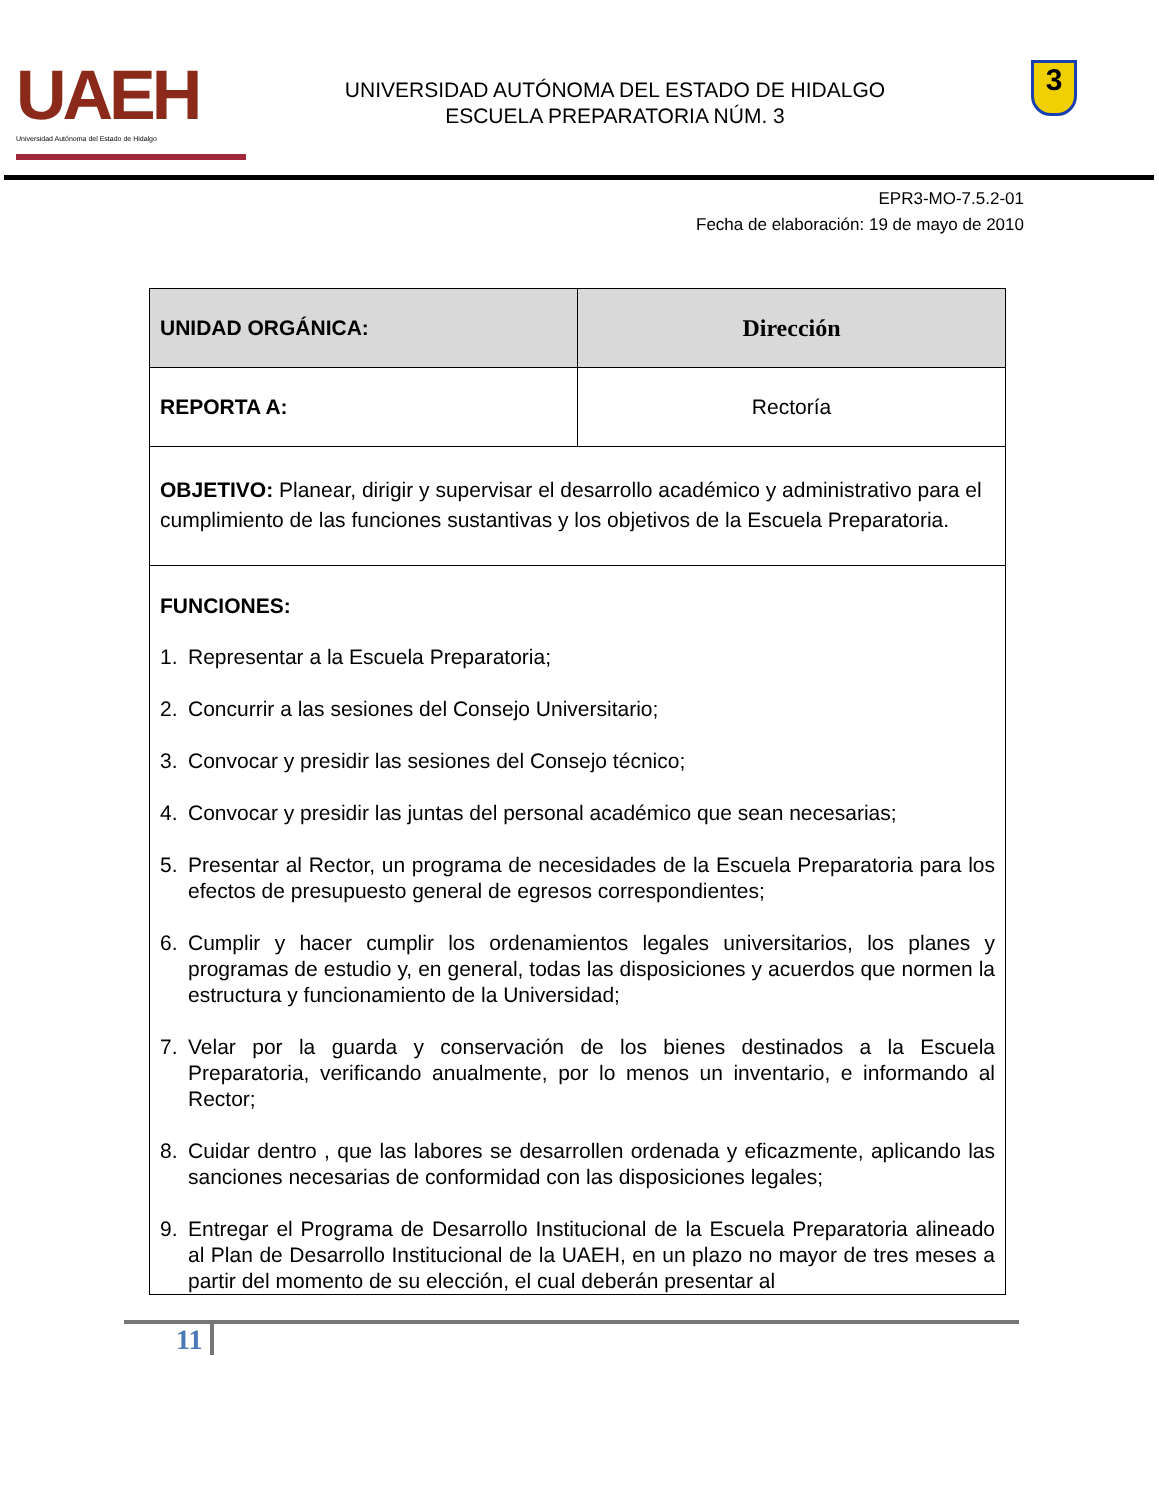UAEH
Universidad Autónoma del Estado de Hidalgo
UNIVERSIDAD AUTÓNOMA DEL ESTADO DE HIDALGO
ESCUELA PREPARATORIA NÚM. 3
3
EPR3-MO-7.5.2-01
Fecha de elaboración: 19 de mayo de 2010
| UNIDAD ORGÁNICA: | Dirección |
| REPORTA A: | Rectoría |
| OBJETIVO: Planear, dirigir y supervisar el desarrollo académico y administrativo para el cumplimiento de las funciones sustantivas y los objetivos de la Escuela Preparatoria. | |
| FUNCIONES: 1. Representar a la Escuela Preparatoria; 2. Concurrir a las sesiones del Consejo Universitario; 3. Convocar y presidir las sesiones del Consejo técnico; 4. Convocar y presidir las juntas del personal académico que sean necesarias; 5. Presentar al Rector, un programa de necesidades de la Escuela Preparatoria para los efectos de presupuesto general de egresos correspondientes; 6. Cumplir y hacer cumplir los ordenamientos legales universitarios, los planes y programas de estudio y, en general, todas las disposiciones y acuerdos que normen la estructura y funcionamiento de la Universidad; 7. Velar por la guarda y conservación de los bienes destinados a la Escuela Preparatoria, verificando anualmente, por lo menos un inventario, e informando al Rector; 8. Cuidar dentro , que las labores se desarrollen ordenada y eficazmente, aplicando las sanciones necesarias de conformidad con las disposiciones legales; 9. Entregar el Programa de Desarrollo Institucional de la Escuela Preparatoria alineado al Plan de Desarrollo Institucional de la UAEH, en un plazo no mayor de tres meses a partir del momento de su elección, el cual deberán presentar al | |
11